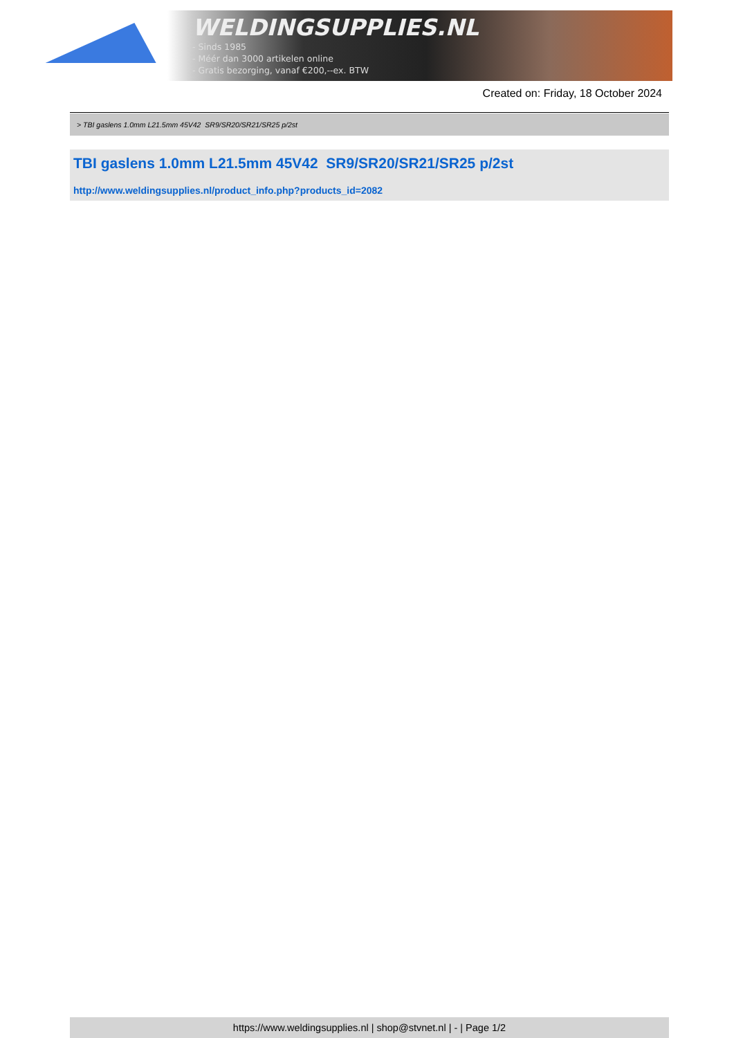WELDINGSUPPLIES.NL
- Sinds 1985
- Méér dan 3000 artikelen online
- Gratis bezorging, vanaf €200,--ex. BTW
Created on: Friday, 18 October 2024
> TBI gaslens 1.0mm L21.5mm 45V42 SR9/SR20/SR21/SR25 p/2st
TBI gaslens 1.0mm L21.5mm 45V42 SR9/SR20/SR21/SR25 p/2st
http://www.weldingsupplies.nl/product_info.php?products_id=2082
https://www.weldingsupplies.nl | shop@stvnet.nl | - | Page 1/2